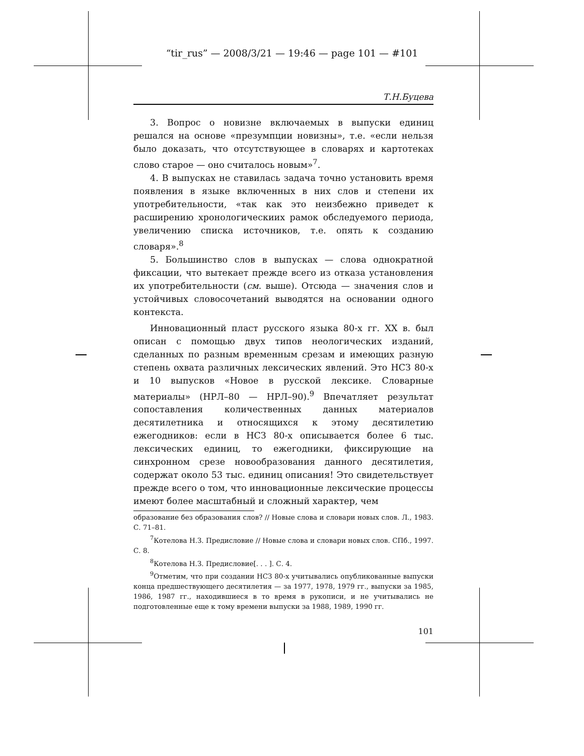“tir_rus” — 2008/3/21 — 19:46 — page 101 — #101
Т.Н.Буцева
3. Вопрос о новизне включаемых в выпуски единиц решался на основе «презумпции новизны», т.е. «если нельзя было доказать, что отсутствующее в словарях и картотеках слово старое — оно считалось новым»<sup>7</sup>.
4. В выпусках не ставилась задача точно установить время появления в языке включенных в них слов и степени их употребительности, «так как это неизбежно приведет к расширению хронологическиих рамок обследуемого периода, увеличению списка источников, т.е. опять к созданию словаря».<sup>8</sup>
5. Большинство слов в выпусках — слова однократной фиксации, что вытекает прежде всего из отказа установления их употребительности (см. выше). Отсюда — значения слов и устойчивых словосочетаний выводятся на основании одного контекста.
Инновационный пласт русского языка 80-х гг. XX в. был описан с помощью двух типов неологических изданий, сделанных по разным временным срезам и имеющих разную степень охвата различных лексических явлений. Это НСЗ 80-х и 10 выпусков «Новое в русской лексике. Словарные материалы» (НРЛ–80 — НРЛ–90).<sup>9</sup> Впечатляет результат сопоставления количественных данных материалов десятилетника и относящихся к этому десятилетию ежегодников: если в НСЗ 80-х описывается более 6 тыс. лексических единиц, то ежегодники, фиксирующие на синхронном срезе новообразования данного десятилетия, содержат около 53 тыс. единиц описания! Это свидетельствует прежде всего о том, что инновационные лексические процессы имеют более масштабный и сложный характер, чем
образование без образования слов? // Новые слова и словари новых слов. Л., 1983. С. 71–81.
<sup>7</sup> Котелова Н.З. Предисловие // Новые слова и словари новых слов. СПб., 1997. С. 8.
<sup>8</sup> Котелова Н.З. Предисловие[. . . ]. С. 4.
<sup>9</sup> Отметим, что при создании НСЗ 80-х учитывались опубликованные выпуски конца предшествующего десятилетия — за 1977, 1978, 1979 гг., выпуски за 1985, 1986, 1987 гг., находившиеся в то время в рукописи, и не учитывались не подготовленные еще к тому времени выпуски за 1988, 1989, 1990 гг.
101